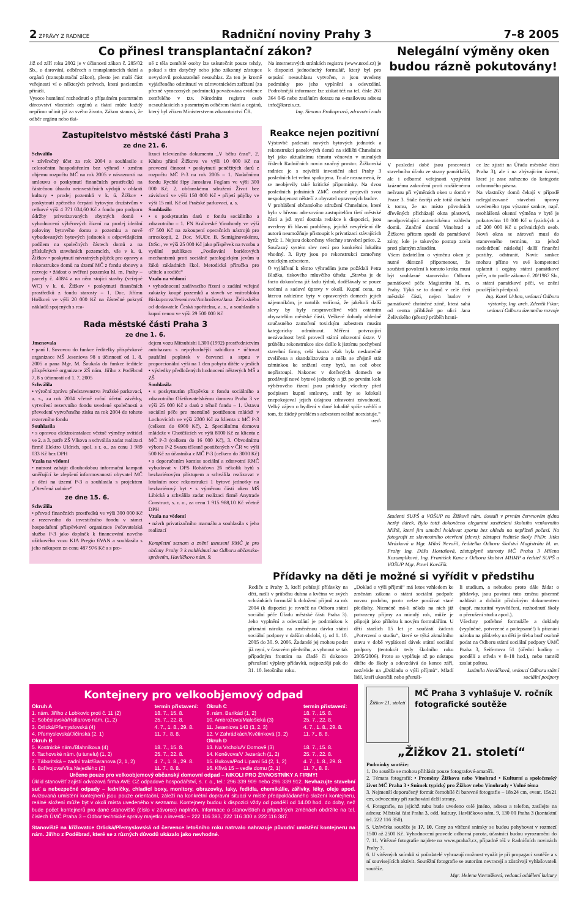2 ZPRÁVY Z RADNICE Radniční noviny Prahy 3 7–8 2005
Co přinesl transplantační zákon?
Již od září roku 2002 je v účinnosti zákon č. 285/02 Sb., o darování, odběrech a transplantacích tkání a orgánů (transplantační zákon), přesto jen malá část veřejnosti ví o některých právech, která pacientům přináší.
Vysoce humánní rozhodnutí o případném posmrtném dárcovství vlastních orgánů a tkání může každý nepřímo učinit již za svého života. Zákon stanoví, že odběr orgánu nebo tká-
ně z těla zemřelé osoby lze uskutečnit pouze tehdy, pokud s tím dotyčný nebo jeho zákonný zástupce nevyslovil prokazatelně nesouhlas. Za ten je kromě vyjádřeného odmítnutí ve zdravotnickém zařízení (za přesně vymezených podmínek) považována evidence zemřelého v tzv. Národním registru osob nesouhlasících s posmrtným odběrem tkání a orgánů, který byl zřízen Ministerstvem zdravotnictví ČR.
Na internetových stránkách registru (www.nrod.cz) je k dispozici jednoduchý formulář, který byl pro sepsání nesouhlasu vytvořen, a jsou uvedeny podmínky pro jeho vyplnění a odevzdání. Podrobnější informace lze získat též na tel. čísle 261 364 045 nebo zasláním dotazu na e-mailovou adresu info@ksrzis.cz.
Ing. Simona Prokopcová, zdravotní rada
Zastupitelstvo městské části Praha 3
ze dne 21. 6.
Schválilo
• závěrečný účet za rok 2004 a souhlasilo s celoročním hospodařením bez výhrad • změnu objemu rozpočtu MČ na rok 2005 v návaznosti na smlouvu o poskytnutí finančních prostředků na částečnou úhradu neinvestičních výdajů v oblasti kultury • prodej pozemků v k. ú. Žižkov • poskytnutí zpětného čerpání bytovým družstvům v celkové výši 4 371 034,60 Kč z fondu pro podporu údržby privatizovaných obytných domů • vyhodnocení výběrových řízení na prodej ideální poloviny bytového domu a pozemku a nově vybudovaných bytových jednotek s odpovídajícím podílem na společných částech domů a na příslušných stavebních pozemcích, vše v k. ú. Žižkov • poskytnutí návratných půjček pro opravy a rekonstrukce domů na území MČ z fondu obnovy a rozvoje • žádost o svěření pozemku hl. m. Prahy – parcely č. 408/4 a na něm stojící stavby (veřejné WC) v k. ú. Žižkov • poskytnutí finančních prostředků z fondu starosty – 1. Doc. Jiřímu Hoškovi ve výši 20 000 Kč na částečné pokrytí nákladů spojených s rea-
lizací televizního dokumentu „V běhu času“, 2. Klubu přátel Žižkova ve výši 10 000 Kč na provozní činnost • poskytnutí peněžitých darů z rozpočtu MČ P-3 na rok 2005 – 1. Nadačnímu fondu Rychlé šípy Jaroslava Foglara ve výši 300 000 Kč, 2. občanskému sdružení Život bez závislostí ve výši 150 000 Kč • přijetí půjčky ve výši 15 mil. Kč od Pražské parkovací, a. s.
Souhlasilo
• s poskytnutím darů z fondu sociálního a zdravotního – 1. FN Královské Vinohrady ve výši 47 500 Kč na zakoupení operačních nástrojů pro artroskopii, 2. Doc. MUDr. B. Semiginovskému, DrSc., ve výši 25 000 Kč jako příspěvek na tvorbu a vydání publikace „Posilování bariérových mechanismů proti sociálně patologickým jevům u žáků základních škol. Metodická příručka pro učitele a rodiče“
Vzalo na vědomí
• vyhodnocení zadávacího řízení o zadání veřejné zakázky koupě pozemků a staveb ve vnitrobloku Biskupcova/Jeseniova/Ambrožova/Jana Želivského od dodavatele Česká spořitelna, a. s., a souhlasilo s kupní cenou ve výši 29 500 000 Kč
Rada městské části Praha 3
ze dne 1. 6.
Jmenovala
• paní I. Sovovou do funkce ředitelky příspěvkové organizace MŠ Jeseniova 98 s účinností od 1. 8. 2005 a pana Mgr. M. Šoukala do funkce ředitele příspěvkové organizace ZŠ nám. Jiřího z Poděbrad 7, 8 s účinností od 1. 7. 2005
Schválila
• výroční zprávu představenstva Pražské parkovací, a. s., za rok 2004 včetně roční účetní závěrky, vytvoření rezervního fondu uvedené společnosti a převedení vytvořeného zisku za rok 2004 do tohoto rezervního fondu
Souhlasila
• s opravou elektroinstalace včetně výměny svítidel ve 2. a 3. patře ZŠ Vlkova a schválila zadat realizaci firmě Elektro Uldrich, spol. s r. o., za cenu 1 989 033 Kč bez DPH
Vzala na vědomí
• nutnost zahájit dlouhodobou informační kampaň směřující ke zlepšení informovanosti obyvatel MČ o dění na území P-3 a souhlasila s projektem „Otevřená radnice“
ze dne 15. 6.
Schválila
• převod finančních prostředků ve výši 300 000 Kč z rezervního do investičního fondu v rámci hospodaření příspěvkové organizace Pečovatelská služba P-3 jako doplněk k financování nového užitkového vozu KIA Pregio 6VAN a souhlasila s jeho nákupem za cenu 487 976 Kč a s pro-
dejem vozu Mitsubishi L300 (1992) prostřednictvím autobazaru s nejvýhodnější nabídkou • účtovat paušální poplatek v červenci a srpnu v proporcionální výši na 1 den pobytu dítěte v jeslích • výsledky předložených hodnocení některých MŠ a ZŠ
Souhlasila
• s poskytnutím příspěvku z fondu sociálního a zdravotního Ošetřovatelskému domovu Praha 3 ve výši 25 000 Kč a darů z téhož fondu – 1. Ústavu sociální péče pro mentálně postiženou mládež v Lochovicích ve výši 2300 Kč za klienta z MČ P-3 (celkem do 6900 Kč), 2. Speciálnímu domovu mládeže v Chotěšicích ve výši 8000 Kč za klienta z MČ P-3 (celkem do 16 000 Kč), 3. Obvodnímu výboru P-2 Svazu tělesně postižených v ČR ve výši 500 Kč za účastníka z MČ P-3 (celkem do 3000 Kč) • s doporučením komise sociální a zdravotní RMČ vybudovat v DPS Roháčova 26 několik bytů s bezbariérovým přístupem a schválila realizovat v letošním roce rekonstrukci 1 bytové jednotky na bezbariérový byt • s výměnou části oken MŠ Libická a schválila zadat realizaci firmě Anytrade Construct, s. r. o., za cenu 1 915 988,10 Kč včetně DPH
Vzala na vědomí
• návrh privatizačního manuálu a souhlasila s jeho realizací
Kompletní seznam a znění usnesení RMČ je pro občany Prahy 3 k nahlédnutí na Odboru občansko-správním, Havlíčkovo nám. 9.
Reakce nejen pozitivní
Výstavbě padesáti nových bytových jednotek a rekonstrukci panelových domů na sídlišti Chmelnice byl jako aktuálnímu tématu věnován v minulých číslech Radničních novin značný prostor. Žižkovská radnice je s největší investiční akcí Prahy 3 posledních let velmi spokojena. To ale neznamená, že se neobjevily také kritické připomínky. Na dvou posledních jednáních ZMČ osobně projevili svou nespokojenost někteří z obyvatel opravených budov.
V prohlášení občanského sdružení Chmelnice, které bylo v březnu adresováno zastupitelům třetí městské části a jež nyní dostala redakce k dispozici, jsou uvedeny tři hlavní problémy, jejichž nevyřešení dle autorů neumožňuje přistoupit k privatizaci stávajících bytů: 1. Nejsou dokončeny všechny stavební práce. 2. Současný systém slev není pro konkrétní lokalitu vhodný. 3. Byty jsou po rekonstrukci zamořeny toxickým azbestem.
O vyjádření k těmto výhradám jsme požádali Petra Blažka, tiskového mluvčího úřadu: „Stavba je de facto dokončena již řadu týdnů, dodělávaly se pouze terénní a sadové úpravy v okolí. Kupní cena, za kterou nabízíme byty v opravených domech jejich nájemníkům, je natolik vstřícná, že jakékoli další slevy by byly nespravedlivé vůči ostatním obyvatelům městské části. Veškeré dohady ohledně současného zamoření toxickým azbestem musím kategoricky odmítnout. Měření potvrzující nezávadnost bytů provedl státní zdravotní ústav. V průběhu rekonstrukce sice došlo k jistému pochybení stavební firmy, celá kauza však byla neskutečně zveličena a skandalizována a měla se zřejmě stát záminkou ke snížení ceny bytů, na což obec nepřistoupí. Nakonec v dotčených domech se prodávají nové bytové jednotky a již po prvním kole výběrového řízení jsou prakticky všechny před podpisem kupní smlouvy, aniž by se kdokoli znepokojoval jejich údajnou zdravotní závadností. Velký zájem o bydlení v dané lokalitě spíše svědčí o tom, že žádný problém s azbestem reálně neexistuje.“
-red-
Nelegální výměny oken budou rázně pokutovány!
V poslední době jsou pracovníci stavebního úřadu ze strany památkářů, ale i odborné veřejnosti vyzýváni kráznému zakročení proti rozšířenému nešvaru při výměnách oken u domů v Praze 3. Stále častěji zde totiž dochází k tomu, že na místo původních dřevěných přicházejí okna plastová, neodpovídající autentickému vzhledu domů. Značné území Vinohrad a Žižkova přitom spadá do památkové zóny, kde je takovýto postup zcela proti platným zásadám.
Všem žadatelům o výměnu oken je nutné důrazně připomenout, že součástí povolení k tomuto kroku musí být souhlasné stanovisko Odboru památkové péče Magistrátu hl. m. Prahy. Týká se to domů v celé třetí městské části, nejen budov v památkově chráněné zóně, která sahá od centra přibližně po ulici Jana Želivského (přesný průběh hrani-
ce lze zjistit na Úřadu městské části Praha 3), ale i na zbývajícím území, které je zase zařazeno do kategorie ochranného pásma.
Na vlastníky domů čekají v případě nelegalizované stavební úpravy uvedeného typu výrazné sankce, např. neohlášená okenní výměna v bytě je pokutována 10 000 Kč u fyzických a až 200 000 Kč u právnických osob. Nová okna se zároveň musí do stanoveného termínu, za jehož nedodržení následují další finanční postihy, odstranit. Navíc sankce mohou přímo ve své kompetenci uplatnit i orgány státní památkové péče, a to podle zákona č. 20/1987 Sb., o státní památkové péči, ve znění pozdějších předpisů.
Ing. Karel Urban, vedoucí Odboru výstavby, Ing. arch. Zdeněk Fikar, vedoucí Odboru územního rozvoje
Studenti SUPŠ a VOŠUP na Žižkově nám. dostali v prvním červnovém týdnu hezký dárek. Bylo totiž dokončeno elegantní zastřešení školního venkovního hřiště, které jim umožní holdovat sportu bez ohledu na nepřízeň počasí. Na fotografii ze slavnostního otevření (zleva): zástupci ředitele školy PhDr. Jitka Mrázková a Mgr. Miloš Nevařil, ředitelka Odboru školství Magistrátu hl. m. Prahy Ing. Dáša Hostašová, zástupkyně starosty MČ Praha 3 Milena Kozumplíková, Ing. František Kunc z Odboru školství MHMP a ředitel SUPŠ a VOŠUP Mgr. Pavel Kovářík.
Přídavky na děti je možné si vyřídit v předstihu
Rodiče z Prahy 3, kteří pobírají přídavky na děti, našli v průběhu dubna a května ve svých schránkách formulář k doložení příjmů za rok 2004 (k dispozici je rovněž na Odboru státní sociální péče Úřadu městské části Praha 3). Jeho vyplnění a odevzdání je podmínkou k přiznání nároku na změněnou dávku státní sociální podpory v dalším období, tj. od 1. 10. 2005 do 30. 9. 2006. Žadatelé jej mohou podat již nyní, v časovém předstihu, a vyhnout se tak případným frontám na úřadě či dokonce přerušení výplaty přídavků, nejpozději pak do 31. 10. letošního roku.
„Doklad o výši příjmů“ má letos vzhledem ke změnám zákona o státní sociální podpoře novou podobu, proto nelze používat staré předlohy. Nicméně má-li někdo na nich již potvrzeny příjmy za minulý rok, může je připojit jako přílohu k novým formulářům. U dětí starších 15 let je součástí žádosti „Potvrzení o studiu“, které se týká aktuálního stavu v době vyplácení dávek státní sociální podpory (tentokrát tedy školního roku 2005/2006). Proto se vyplňuje až po nástupu dítěte do školy a odevzdává do konce září, nezávisle na „Dokladu o výši příjmů“. Mladí lidé, kteří ukončili nebo přeruši-
li studium, a nebudou proto dále žádat o přídavky, jsou povinni tuto změnu písemně nahlásit a doložit příslušným dokumentem (např. maturitní vysvědčení, rozhodnutí školy o přerušení studia apod.).
Všechny potřebné formuláře a doklady (vyplněné, potvrzené a podepsané!) k přiznání nároku na přídavky na děti je třeba buď osobně podat na Odboru státní sociální podpory ÚMČ Praha 3, Seifertova 51 (úřední hodiny – pondělí a středa v 8–18 hod.), nebo tamtéž zaslat poštou.
Ludmila Nováčková, vedoucí Odboru státní sociální podpory
Kontejnery pro velkoobjemový odpad
| Okruh A | termín přistavení: | Okruh C | termín přistavení: |
| --- | --- | --- | --- |
| 1. nám. Jiřího z Lobkovic proti č. 11 (2) | 18. 7., 15. 8. | 9. nám. Barikád (1, 2) | 18. 7., 15. 8. |
| 2. Soběslavská/Hollarovo nám. (1, 2) | 25. 7., 22. 8. | 10. Ambrožova/Malešická (3) | 25. 7., 22. 8. |
| 3. Orlická/Přemyslovská (4) | 4. 7., 1. 8., 29. 8. | 11. Jeseniova 143 (3, 2, 3) | 4. 7., 1. 8., 29. 8. |
| 4. Přemyslovská/Jičínská (2, 1) | 11. 7., 8. 8. | 12. V Zahrádkách/Květinková (3, 2) | 11. 7., 8. 8. |
| Okruh B | | Okruh D | |
| 5. Kostnické nám./Blahníkova (4) | 18. 7., 15. 8. | 13. Na Vrcholu/V Domově (3) | 18. 7., 15. 8. |
| 6. Tachovské nám. (u tunelu) (1, 2) | 25. 7., 22. 8. | 14. Koněvova/V Jezerách (1, 2) | 25. 7., 22. 8. |
| 7. Táboritská – zadní trakt/Baranova (2, 1, 2) | 4. 7., 1. 8., 29. 8. | 15. Bukova/Pod Lipami 54 (2, 1, 2) | 4. 7., 1. 8., 29. 8. |
| 8. Bořivojova/Víta Nejedlého (2) | 11. 7., 8. 8. | 16. Křivá 15 – vedle domu (2, 1) | 11. 7., 8. 8. |
Určeno pouze pro velkoobjemový občanský domovní odpad – NIKOLI PRO ŽIVNOSTNÍKY A FIRMY!
Úklid stanovišť zajistí odvozová firma AVE CZ odpadové hospodářství, s. r. o., tel.: 296 339 909 nebo 296 339 912. Nevhazujte stavební suť a nebezpečné odpady – ledničky, chladicí boxy, monitory, obrazovky, laky, ředidla, chemikálie, zářivky, léky, oleje apod. Avizovaná umístění kontejnerů jsou pouze orientační, záleží na konkrétní dopravní situaci v místě předpokládaného složení kontejneru, reálné složení může být v okolí místa uvedeného v seznamu. Kontejnery budou k dispozici vždy od pondělí od 14.00 hod. do doby, než bude počet kontejnerů pro dané stanoviště (číslo v závorce) naplněn. Informace o stanovištích a případných změnách obdržíte na tel. číslech ÚMČ Praha 3 – Odbor technické správy majetku a investic – 222 116 383, 222 116 300 a 222 116 387.
Stanoviště na křižovatce Orlická/Přemyslovská od července letošního roku natrvalo nahrazuje původní umístění kontejneru na nám. Jiřího z Poděbrad, které se z různých důvodů ukázalo jako nevhodné.
Žižkov 21. století
MČ Praha 3 vyhlašuje V. ročník fotografické soutěže
„Žižkov 21. století“
Podmínky soutěže:
1. Do soutěže se mohou přihlásit pouze fotografové-amatéři.
2. Témata fotografií: • Proměny Žižkova nebo Vinohrad • Kulturní a společenský život MČ Praha 3 • Snímek typický pro Žižkov nebo Vinohrady • Volné téma
3. Nejmenší doporučený formát černobílé či barevné fotografie – 18x24 cm, event. 15x21 cm, odvozeniny při zachování delší strany.
4. Fotografie, na jejichž rubu bude uvedeno celé jméno, adresa a telefon, zasílejte na adresu: Městská část Praha 3, odd. kultury, Havlíčkovo nám. 9, 130 00 Praha 3 (kontaktní tel. 222 116 350).
5. Uzávěrka soutěže je 17. 10. Ceny za vítězné snímky se budou pohybovat v rozmezí 1500 až 2500 Kč. Vyhodnocení provede odborná porota, účastníci budou vyrozuměni do 7. 11. Vítězné fotografie najdete na www.praha3.cz, případně též v Radničních novinách Prahy 3.
6. U vítězných snímků si pořadatelé vyhrazují možnost využít je při propagaci soutěže a s ní souvisejících aktivit. Soutěžní fotografie se autorům nevracejí a zůstávají vyhlašovateli soutěže.
Mgr. Helena Vavrušková, vedoucí oddělení kultury